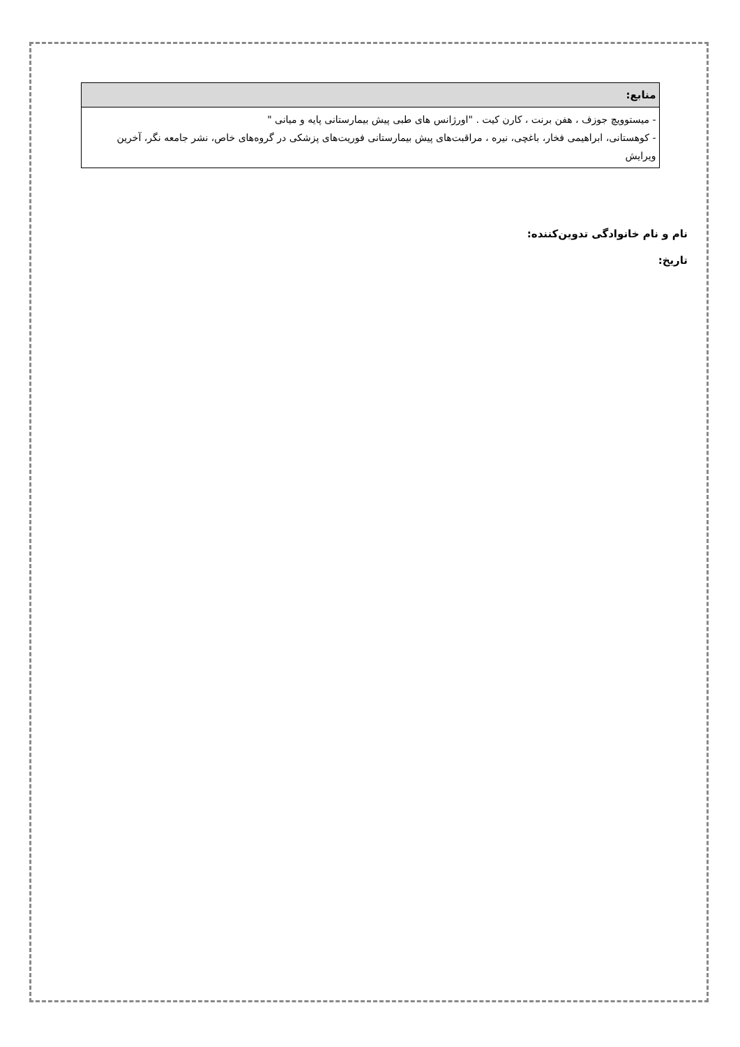| منابع: |
| --- |
| - میستوویچ جوزف ، هفن برنت ، کارن کیت . "اورژانس های طبی پیش بیمارستانی پایه و میانی " - کوهستانی، ابراهیمی فخار، باغچی، نیره ، مراقبت‌های پیش بیمارستانی فوریت‌های پزشکی در گروه‌های خاص، نشر جامعه نگر، آخرین ویرایش |
نام و نام خانوادگی تدوین‌کننده:
تاریخ: